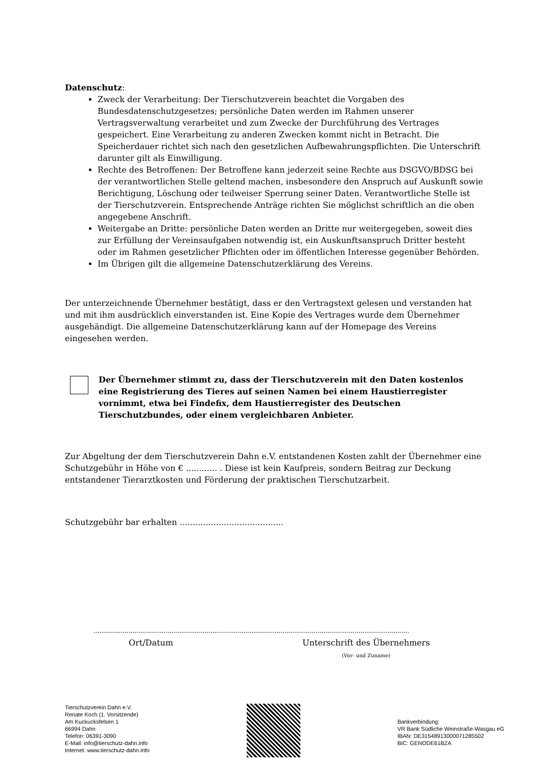Datenschutz:
Zweck der Verarbeitung: Der Tierschutzverein beachtet die Vorgaben des Bundesdatenschutzgesetzes; persönliche Daten werden im Rahmen unserer Vertragsverwaltung verarbeitet und zum Zwecke der Durchführung des Vertrages gespeichert. Eine Verarbeitung zu anderen Zwecken kommt nicht in Betracht. Die Speicherdauer richtet sich nach den gesetzlichen Aufbewahrungspflichten. Die Unterschrift darunter gilt als Einwilligung.
Rechte des Betroffenen: Der Betroffene kann jederzeit seine Rechte aus DSGVO/BDSG bei der verantwortlichen Stelle geltend machen, insbesondere den Anspruch auf Auskunft sowie Berichtigung, Löschung oder teilweiser Sperrung seiner Daten. Verantwortliche Stelle ist der Tierschutzverein. Entsprechende Anträge richten Sie möglichst schriftlich an die oben angegebene Anschrift.
Weitergabe an Dritte: persönliche Daten werden an Dritte nur weitergegeben, soweit dies zur Erfüllung der Vereinsaufgaben notwendig ist, ein Auskunftsanspruch Dritter besteht oder im Rahmen gesetzlicher Pflichten oder im öffentlichen Interesse gegenüber Behörden.
Im Übrigen gilt die allgemeine Datenschutzerklärung des Vereins.
Der unterzeichnende Übernehmer bestätigt, dass er den Vertragstext gelesen und verstanden hat und mit ihm ausdrücklich einverstanden ist. Eine Kopie des Vertrages wurde dem Übernehmer ausgehändigt. Die allgemeine Datenschutzerklärung kann auf der Homepage des Vereins eingesehen werden.
Der Übernehmer stimmt zu, dass der Tierschutzverein mit den Daten kostenlos eine Registrierung des Tieres auf seinen Namen bei einem Haustierregister vornimmt, etwa bei Findefix, dem Haustierregister des Deutschen Tierschutzbundes, oder einem vergleichbaren Anbieter.
Zur Abgeltung der dem Tierschutzverein Dahn e.V. entstandenen Kosten zahlt der Übernehmer eine Schutzgebühr in Höhe von € ............ . Diese ist kein Kaufpreis, sondern Beitrag zur Deckung entstandener Tierarztkosten und Förderung der praktischen Tierschutzarbeit.
Schutzgebühr bar erhalten ........................................
..................................................................................................................................................................
Ort/Datum Unterschrift des Übernehmers
(Vor- und Zuname)
Tierschutzverein Dahn e.V.
Renate Koch (1. Vorsitzende)
Am Kuckucksfelsen 1
66994 Dahn
Telefon: 06391-3090
E-Mail: info@tierschutz-dahn.info
Internet: www.tierschutz-dahn.info
Bankverbindung:
VR Bank Südliche Weinstraße-Wasgau eG
IBAN: DE31548913000071285502
BIC: GENODE61BZA